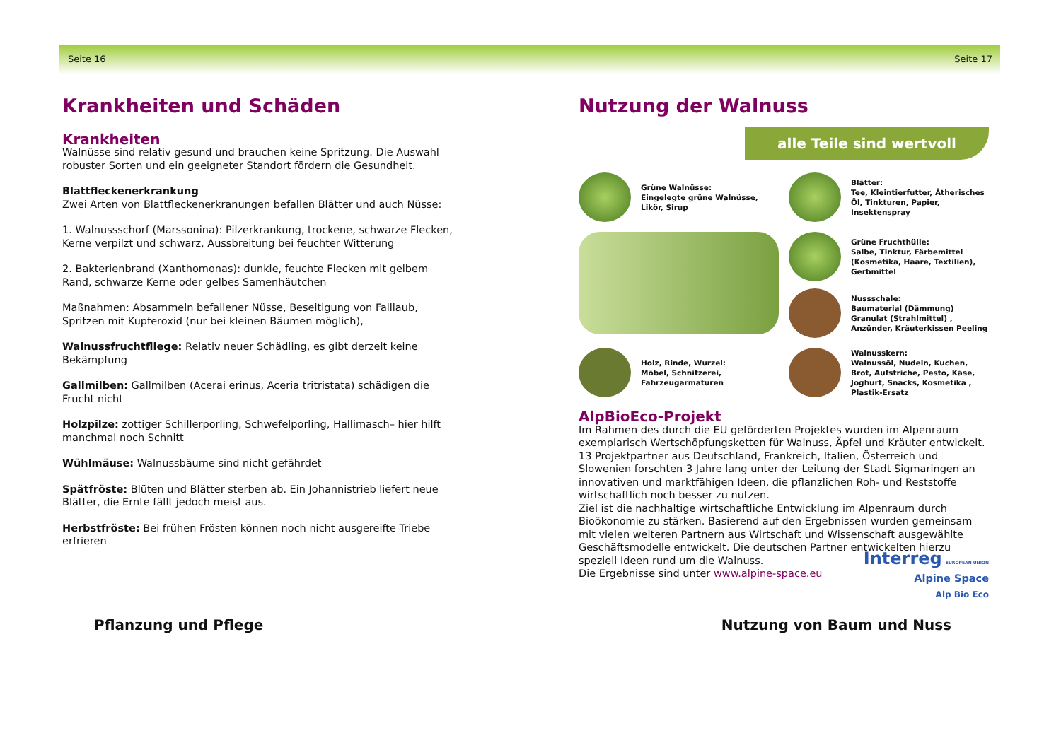Seite 16 Seite 17
Krankheiten und Schäden
Krankheiten
Walnüsse sind relativ gesund und brauchen keine Spritzung. Die Auswahl robuster Sorten und ein geeigneter Standort fördern die Gesundheit.
Blattfleckenerkrankung
Zwei Arten von Blattfleckenerkranungen befallen Blätter und auch Nüsse:
1. Walnussschorf (Marssonina): Pilzerkrankung, trockene, schwarze Flecken, Kerne verpilzt und schwarz, Aussbreitung bei feuchter Witterung
2. Bakterienbrand (Xanthomonas): dunkle, feuchte Flecken mit gelbem Rand, schwarze Kerne oder gelbes Samenhäutchen
Maßnahmen: Absammeln befallener Nüsse, Beseitigung von Falllaub, Spritzen mit Kupferoxid (nur bei kleinen Bäumen möglich),
Walnussfruchtfliege: Relativ neuer Schädling, es gibt derzeit keine Bekämpfung
Gallmilben: Gallmilben (Acerai erinus, Aceria tritristata) schädigen die Frucht nicht
Holzpilze: zottiger Schillerporling, Schwefelporling, Hallimasch– hier hilft manchmal noch Schnitt
Wühlmäuse: Walnussbäume sind nicht gefährdet
Spätfröste: Blüten und Blätter sterben ab. Ein Johannistrieb liefert neue Blätter, die Ernte fällt jedoch meist aus.
Herbstfröste: Bei frühen Frösten können noch nicht ausgereifte Triebe erfrieren
Nutzung der Walnuss
alle Teile sind wertvoll
Grüne Walnüsse:
Eingelegte grüne Walnüsse, Likör, Sirup
Blätter:
Tee, Kleintierfutter, Ätherisches Öl, Tinkturen, Papier, Insektenspray
Grüne Fruchthülle:
Salbe, Tinktur, Färbemittel (Kosmetika, Haare, Textilien), Gerbmittel
Nussschale:
Baumaterial (Dämmung) Granulat (Strahlmittel) , Anzünder, Kräuterkissen Peeling
Holz, Rinde, Wurzel:
Möbel, Schnitzerei, Fahrzeugarmaturen
Walnusskern:
Walnussöl, Nudeln, Kuchen, Brot, Aufstriche, Pesto, Käse, Joghurt, Snacks, Kosmetika , Plastik-Ersatz
AlpBioEco-Projekt
Im Rahmen des durch die EU geförderten Projektes wurden im Alpenraum exemplarisch Wertschöpfungsketten für Walnuss, Äpfel und Kräuter entwickelt. 13 Projektpartner aus Deutschland, Frankreich, Italien, Österreich und Slowenien forschten 3 Jahre lang unter der Leitung der Stadt Sigmaringen an innovativen und marktfähigen Ideen, die pflanzlichen Roh- und Reststoffe wirtschaftlich noch besser zu nutzen.
Ziel ist die nachhaltige wirtschaftliche Entwicklung im Alpenraum durch Bioökonomie zu stärken. Basierend auf den Ergebnissen wurden gemeinsam mit vielen weiteren Partnern aus Wirtschaft und Wissenschaft ausgewählte Geschäftsmodelle entwickelt. Die deutschen Partner entwickelten hierzu speziell Ideen rund um die Walnuss.
Die Ergebnisse sind unter www.alpine-space.eu
Interreg EUROPEAN UNION
Alpine Space
Alp Bio Eco
Pflanzung und Pflege Nutzung von Baum und Nuss